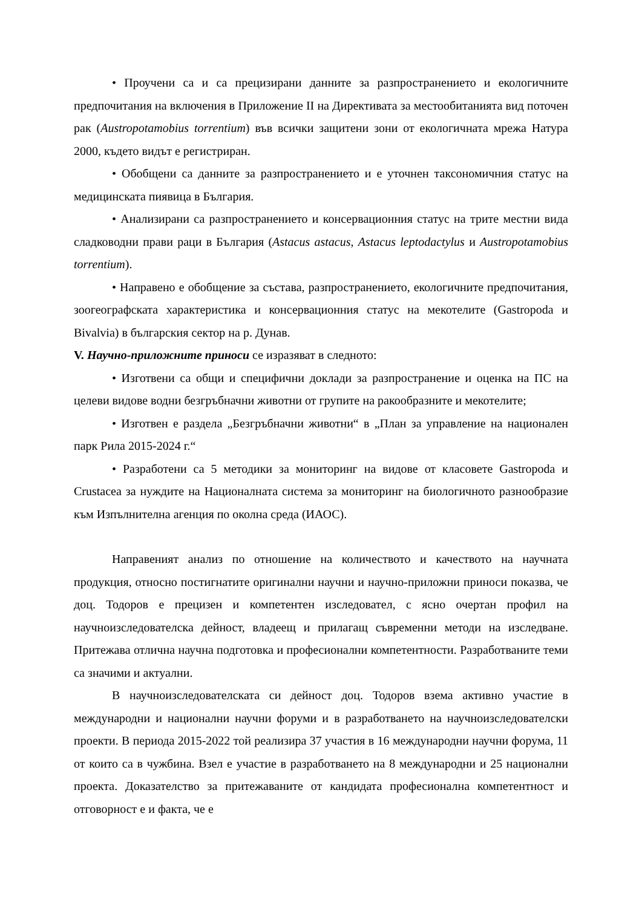• Проучени са и са прецизирани данните за разпространението и екологичните предпочитания на включения в Приложение II на Директивата за местообитанията вид поточен рак (Austropotamobius torrentium) във всички защитени зони от екологичната мрежа Натура 2000, където видът е регистриран.
• Обобщени са данните за разпространението и е уточнен таксономичния статус на медицинската пиявица в България.
• Анализирани са разпространението и консервационния статус на трите местни вида сладководни прави раци в България (Astacus astacus, Astacus leptodactylus и Austropotamobius torrentium).
• Направено е обобщение за състава, разпространението, екологичните предпочитания, зоогеографската характеристика и консервационния статус на мекотелите (Gastropoda и Bivalvia) в българския сектор на р. Дунав.
V. Научно-приложните приноси се изразяват в следното:
• Изготвени са общи и специфични доклади за разпространение и оценка на ПС на целеви видове водни безгръбначни животни от групите на ракообразните и мекотелите;
• Изготвен е раздела „Безгръбначни животни“ в „План за управление на национален парк Рила 2015-2024 г.“
• Разработени са 5 методики за мониторинг на видове от класовете Gastropoda и Crustacea за нуждите на Националната система за мониторинг на биологичното разнообразие към Изпълнителна агенция по околна среда (ИАОС).
Направеният анализ по отношение на количеството и качеството на научната продукция, относно постигнатите оригинални научни и научно-приложни приноси показва, че доц. Тодоров е прецизен и компетентен изследовател, с ясно очертан профил на научноизследователска дейност, владеещ и прилагащ съвременни методи на изследване. Притежава отлична научна подготовка и професионални компетентности. Разработваните теми са значими и актуални.
В научноизследователската си дейност доц. Тодоров взема активно участие в международни и национални научни форуми и в разработването на научноизследователски проекти. В периода 2015-2022 той реализира 37 участия в 16 международни научни форума, 11 от които са в чужбина. Взел е участие в разработването на 8 международни и 25 национални проекта. Доказателство за притежаваните от кандидата професионална компетентност и отговорност е и факта, че е